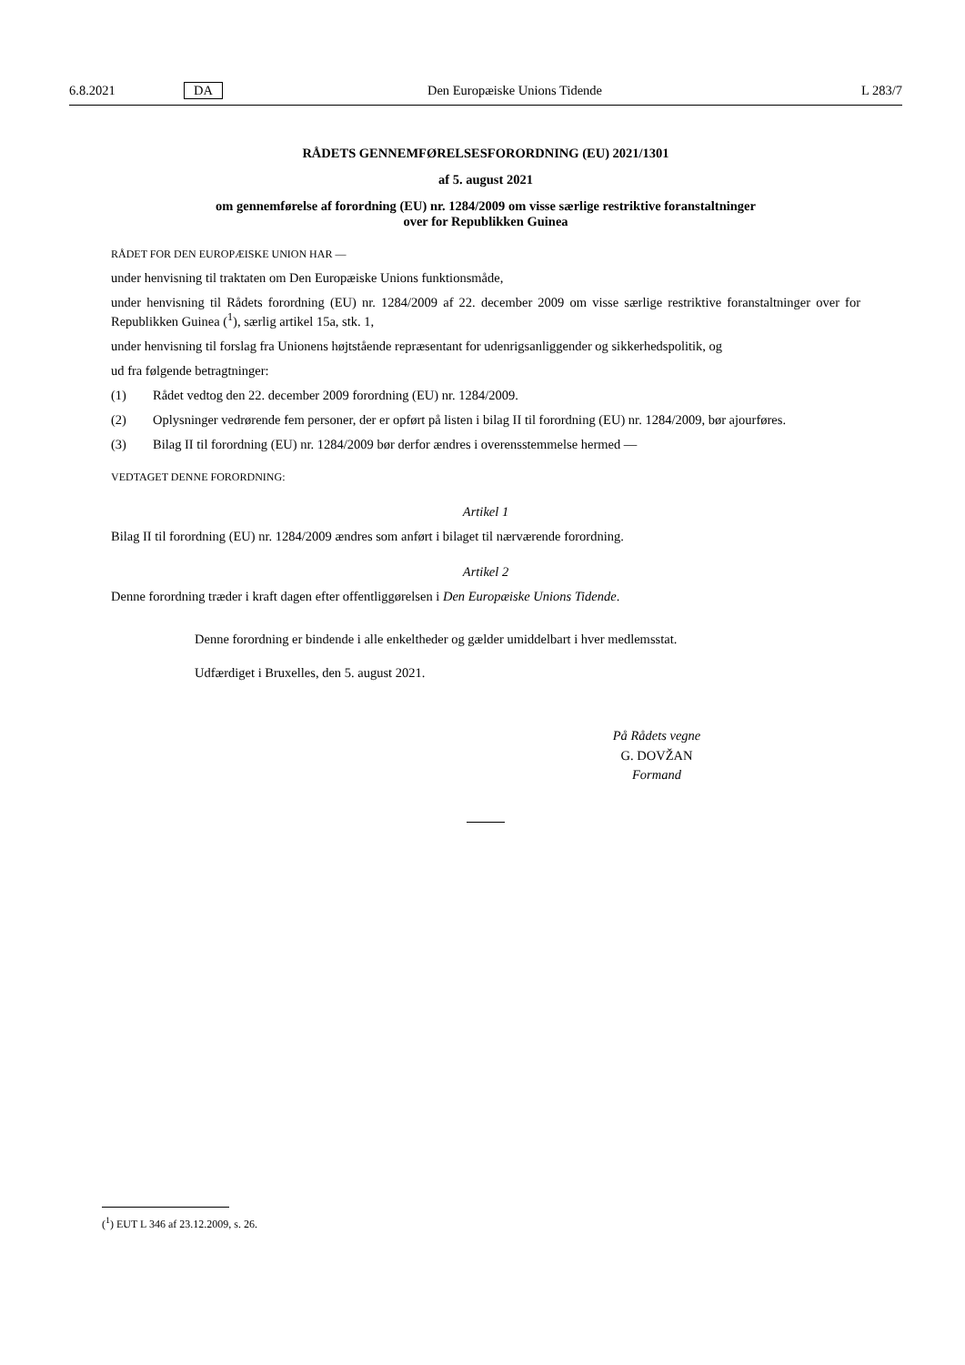6.8.2021 DA Den Europæiske Unions Tidende L 283/7
RÅDETS GENNEMFØRELSESFORORDNING (EU) 2021/1301
af 5. august 2021
om gennemførelse af forordning (EU) nr. 1284/2009 om visse særlige restriktive foranstaltninger
over for Republikken Guinea
RÅDET FOR DEN EUROPÆISKE UNION HAR —
under henvisning til traktaten om Den Europæiske Unions funktionsmåde,
under henvisning til Rådets forordning (EU) nr. 1284/2009 af 22. december 2009 om visse særlige restriktive foranstaltninger over for Republikken Guinea (<sup>1</sup>), særlig artikel 15a, stk. 1,
under henvisning til forslag fra Unionens højtstående repræsentant for udenrigsanliggender og sikkerhedspolitik, og
ud fra følgende betragtninger:
(1) Rådet vedtog den 22. december 2009 forordning (EU) nr. 1284/2009.
(2) Oplysninger vedrørende fem personer, der er opført på listen i bilag II til forordning (EU) nr. 1284/2009, bør ajourføres.
(3) Bilag II til forordning (EU) nr. 1284/2009 bør derfor ændres i overensstemmelse hermed —
VEDTAGET DENNE FORORDNING:
Artikel 1
Bilag II til forordning (EU) nr. 1284/2009 ændres som anført i bilaget til nærværende forordning.
Artikel 2
Denne forordning træder i kraft dagen efter offentliggørelsen i Den Europæiske Unions Tidende.
Denne forordning er bindende i alle enkeltheder og gælder umiddelbart i hver medlemsstat.
Udfærdiget i Bruxelles, den 5. august 2021.
På Rådets vegne
G. DOVŽAN
Formand
(<sup>1</sup>) EUT L 346 af 23.12.2009, s. 26.